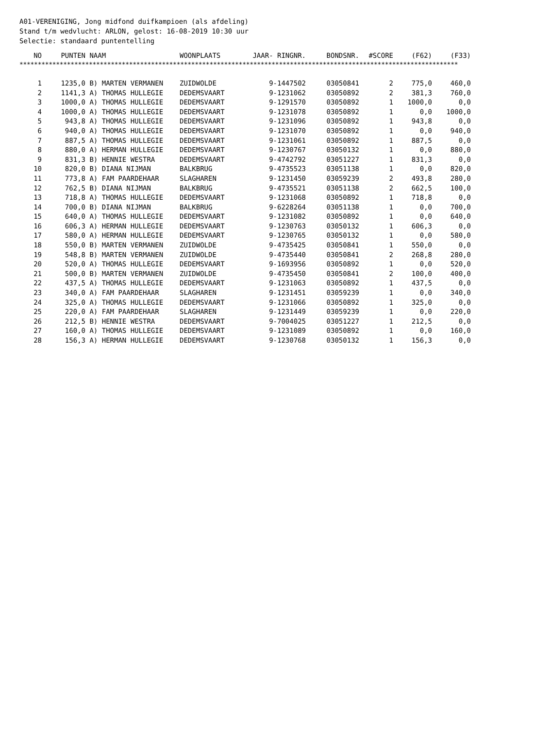A01-VERENIGING, Jong midfond duifkampioen (als afdeling) Stand t/m wedvlucht: ARLON, gelost: 16-08-2019 10:30 uur Selectie: standaard puntentelling
| NO | PUNTEN | NAAM | WOONPLAATS | JAAR- RINGNR. | BONDSNR. | #SCORE | (F62) | (F33) |
| --- | --- | --- | --- | --- | --- | --- | --- | --- |
| ************************************************************************************************************************ | | | | | | | | |
| 1 | 1235,0 | B) MARTEN VERMANEN | ZUIDWOLDE | 9-1447502 | 03050841 | 2 | 775,0 | 460,0 |
| 2 | 1141,3 | A) THOMAS HULLEGIE | DEDEMSVAART | 9-1231062 | 03050892 | 2 | 381,3 | 760,0 |
| 3 | 1000,0 | A) THOMAS HULLEGIE | DEDEMSVAART | 9-1291570 | 03050892 | 1 | 1000,0 | 0,0 |
| 4 | 1000,0 | A) THOMAS HULLEGIE | DEDEMSVAART | 9-1231078 | 03050892 | 1 | 0,0 | 1000,0 |
| 5 | 943,8 | A) THOMAS HULLEGIE | DEDEMSVAART | 9-1231096 | 03050892 | 1 | 943,8 | 0,0 |
| 6 | 940,0 | A) THOMAS HULLEGIE | DEDEMSVAART | 9-1231070 | 03050892 | 1 | 0,0 | 940,0 |
| 7 | 887,5 | A) THOMAS HULLEGIE | DEDEMSVAART | 9-1231061 | 03050892 | 1 | 887,5 | 0,0 |
| 8 | 880,0 | A) HERMAN HULLEGIE | DEDEMSVAART | 9-1230767 | 03050132 | 1 | 0,0 | 880,0 |
| 9 | 831,3 | B) HENNIE WESTRA | DEDEMSVAART | 9-4742792 | 03051227 | 1 | 831,3 | 0,0 |
| 10 | 820,0 | B) DIANA NIJMAN | BALKBRUG | 9-4735523 | 03051138 | 1 | 0,0 | 820,0 |
| 11 | 773,8 | A) FAM PAARDEHAAR | SLAGHAREN | 9-1231450 | 03059239 | 2 | 493,8 | 280,0 |
| 12 | 762,5 | B) DIANA NIJMAN | BALKBRUG | 9-4735521 | 03051138 | 2 | 662,5 | 100,0 |
| 13 | 718,8 | A) THOMAS HULLEGIE | DEDEMSVAART | 9-1231068 | 03050892 | 1 | 718,8 | 0,0 |
| 14 | 700,0 | B) DIANA NIJMAN | BALKBRUG | 9-6228264 | 03051138 | 1 | 0,0 | 700,0 |
| 15 | 640,0 | A) THOMAS HULLEGIE | DEDEMSVAART | 9-1231082 | 03050892 | 1 | 0,0 | 640,0 |
| 16 | 606,3 | A) HERMAN HULLEGIE | DEDEMSVAART | 9-1230763 | 03050132 | 1 | 606,3 | 0,0 |
| 17 | 580,0 | A) HERMAN HULLEGIE | DEDEMSVAART | 9-1230765 | 03050132 | 1 | 0,0 | 580,0 |
| 18 | 550,0 | B) MARTEN VERMANEN | ZUIDWOLDE | 9-4735425 | 03050841 | 1 | 550,0 | 0,0 |
| 19 | 548,8 | B) MARTEN VERMANEN | ZUIDWOLDE | 9-4735440 | 03050841 | 2 | 268,8 | 280,0 |
| 20 | 520,0 | A) THOMAS HULLEGIE | DEDEMSVAART | 9-1693956 | 03050892 | 1 | 0,0 | 520,0 |
| 21 | 500,0 | B) MARTEN VERMANEN | ZUIDWOLDE | 9-4735450 | 03050841 | 2 | 100,0 | 400,0 |
| 22 | 437,5 | A) THOMAS HULLEGIE | DEDEMSVAART | 9-1231063 | 03050892 | 1 | 437,5 | 0,0 |
| 23 | 340,0 | A) FAM PAARDEHAAR | SLAGHAREN | 9-1231451 | 03059239 | 1 | 0,0 | 340,0 |
| 24 | 325,0 | A) THOMAS HULLEGIE | DEDEMSVAART | 9-1231066 | 03050892 | 1 | 325,0 | 0,0 |
| 25 | 220,0 | A) FAM PAARDEHAAR | SLAGHAREN | 9-1231449 | 03059239 | 1 | 0,0 | 220,0 |
| 26 | 212,5 | B) HENNIE WESTRA | DEDEMSVAART | 9-7004025 | 03051227 | 1 | 212,5 | 0,0 |
| 27 | 160,0 | A) THOMAS HULLEGIE | DEDEMSVAART | 9-1231089 | 03050892 | 1 | 0,0 | 160,0 |
| 28 | 156,3 | A) HERMAN HULLEGIE | DEDEMSVAART | 9-1230768 | 03050132 | 1 | 156,3 | 0,0 |